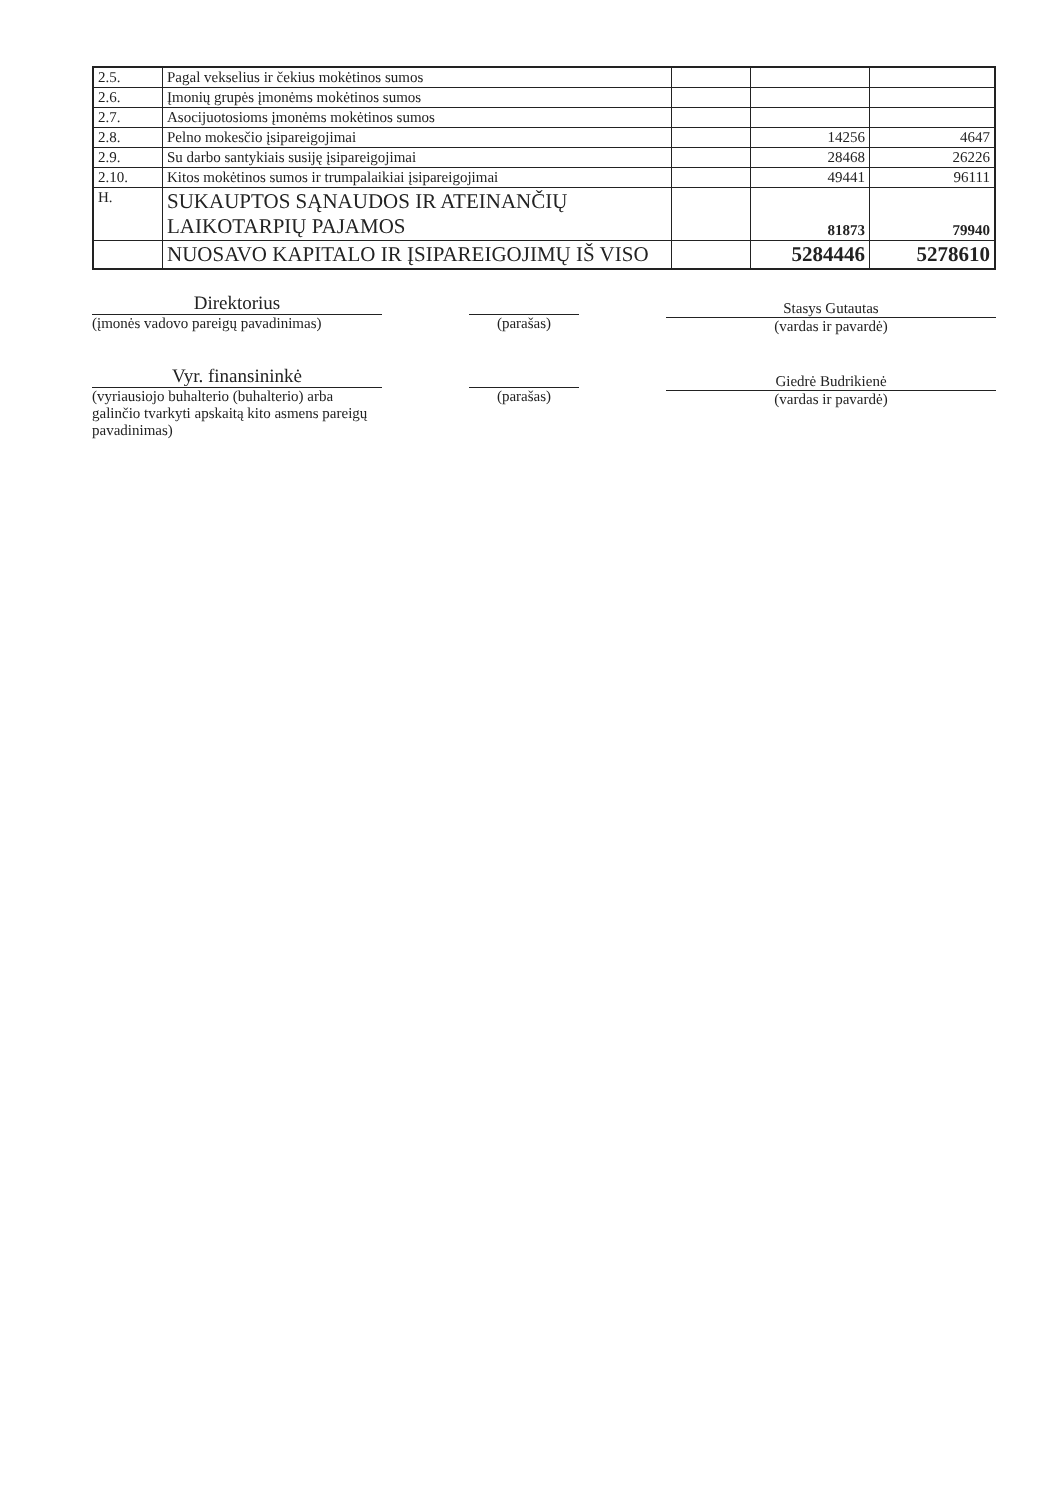| 2.5. | Pagal vekselius ir čekius mokėtinos sumos | | | |
| 2.6. | Įmonių grupės įmonėms mokėtinos sumos | | | |
| 2.7. | Asocijuotosioms įmonėms mokėtinos sumos | | | |
| 2.8. | Pelno mokesčio įsipareigojimai | | 14256 | 4647 |
| 2.9. | Su darbo santykiais susiję įsipareigojimai | | 28468 | 26226 |
| 2.10. | Kitos mokėtinos sumos ir trumpalaikiai įsipareigojimai | | 49441 | 96111 |
| H. | SUKAUPTOS SĄNAUDOS IR ATEINANČIŲ LAIKOTARPIŲ PAJAMOS | | 81873 | 79940 |
| | NUOSAVO KAPITALO IR ĮSIPAREIGOJIMŲ IŠ VISO | | 5284446 | 5278610 |
Direktorius
(įmonės vadovo pareigų pavadinimas)
(parašas)
Stasys Gutautas
(vardas ir pavardė)
Vyr. finansininkė
(vyriausiojo buhalterio (buhalterio) arba galinčio tvarkyti apskaitą kito asmens pareigų pavadinimas)
(parašas)
Giedrė Budrikienė
(vardas ir pavardė)